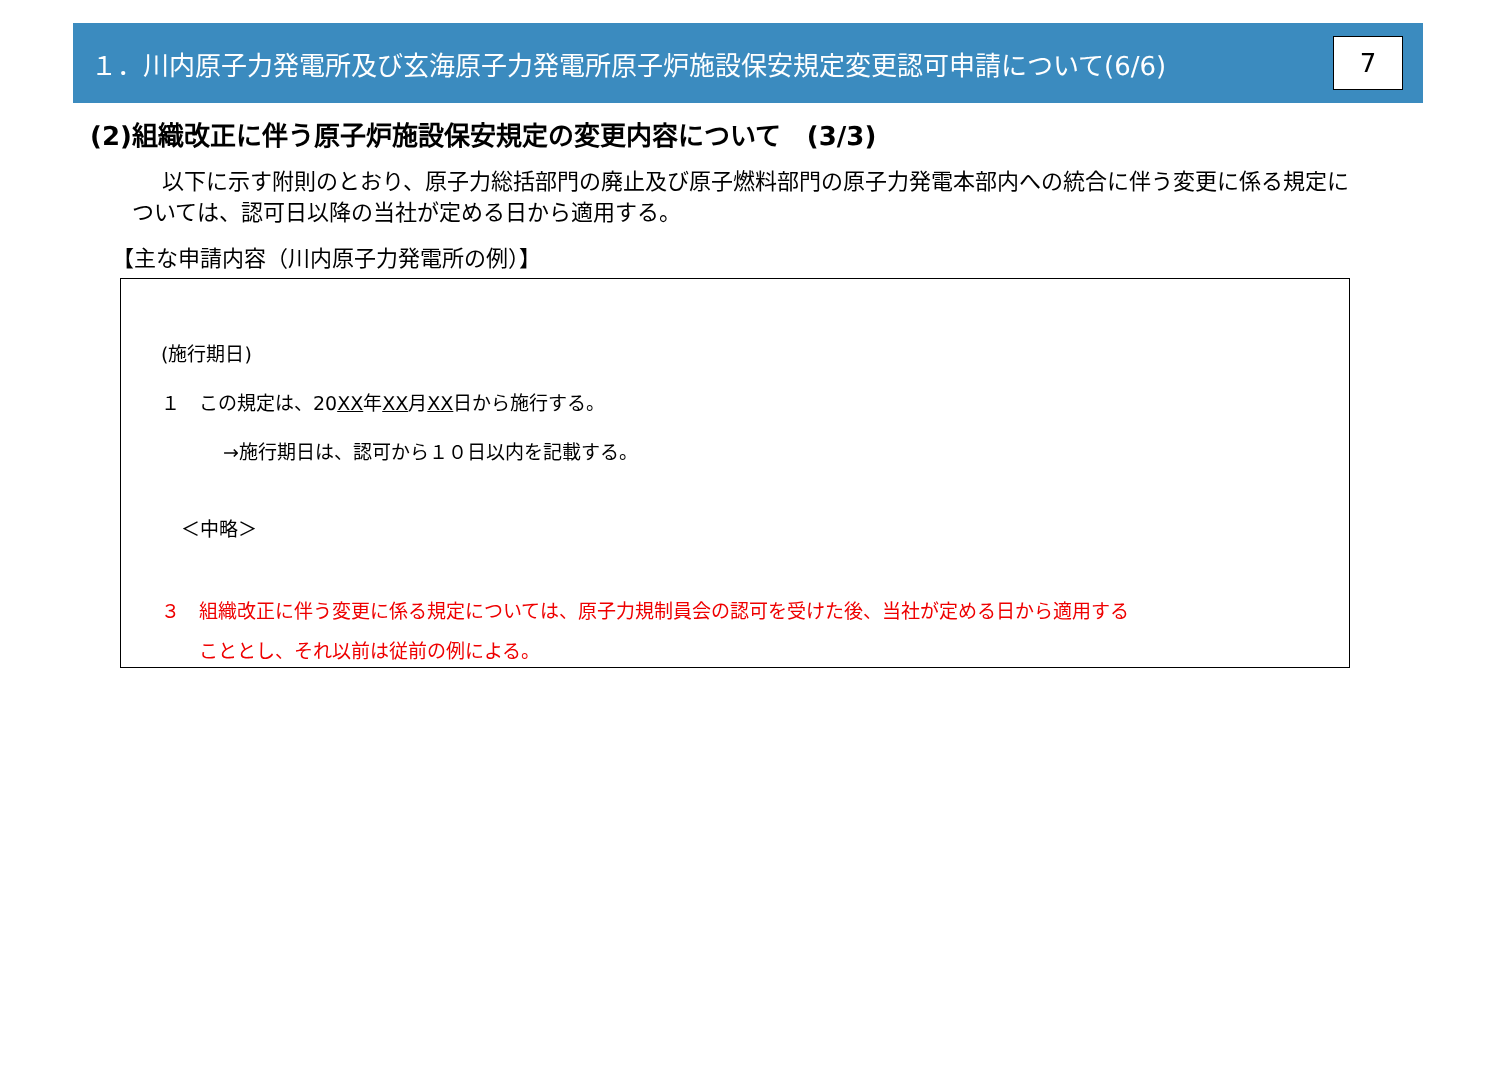１．川内原子力発電所及び玄海原子力発電所原子炉施設保安規定変更認可申請について(6/6)
7
(2)組織改正に伴う原子炉施設保安規定の変更内容について　(3/3)
以下に示す附則のとおり、原子力総括部門の廃止及び原子燃料部門の原子力発電本部内への統合に伴う変更に係る規定については、認可日以降の当社が定める日から適用する。
【主な申請内容（川内原子力発電所の例）】
(施行期日)
１　この規定は、20XX年XX月XX日から施行する。
→施行期日は、認可から１０日以内を記載する。
＜中略＞
３　組織改正に伴う変更に係る規定については、原子力規制員会の認可を受けた後、当社が定める日から適用する
こととし、それ以前は従前の例による。